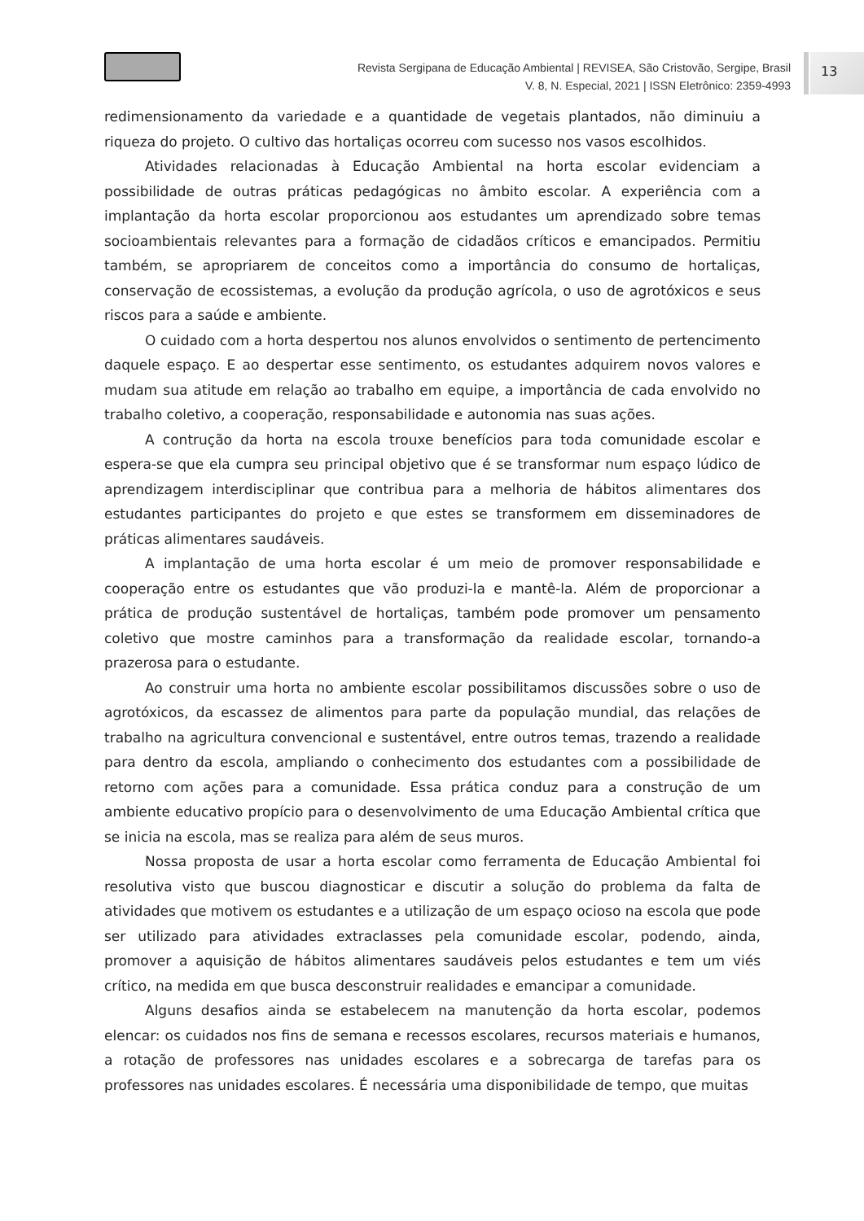Revista Sergipana de Educação Ambiental | REVISEA, São Cristovão, Sergipe, Brasil
V. 8, N. Especial, 2021 | ISSN Eletrônico: 2359-4993
13
redimensionamento da variedade e a quantidade de vegetais plantados, não diminuiu a riqueza do projeto. O cultivo das hortaliças ocorreu com sucesso nos vasos escolhidos.
Atividades relacionadas à Educação Ambiental na horta escolar evidenciam a possibilidade de outras práticas pedagógicas no âmbito escolar. A experiência com a implantação da horta escolar proporcionou aos estudantes um aprendizado sobre temas socioambientais relevantes para a formação de cidadãos críticos e emancipados. Permitiu também, se apropriarem de conceitos como a importância do consumo de hortaliças, conservação de ecossistemas, a evolução da produção agrícola, o uso de agrotóxicos e seus riscos para a saúde e ambiente.
O cuidado com a horta despertou nos alunos envolvidos o sentimento de pertencimento daquele espaço. E ao despertar esse sentimento, os estudantes adquirem novos valores e mudam sua atitude em relação ao trabalho em equipe, a importância de cada envolvido no trabalho coletivo, a cooperação, responsabilidade e autonomia nas suas ações.
A contrução da horta na escola trouxe benefícios para toda comunidade escolar e espera-se que ela cumpra seu principal objetivo que é se transformar num espaço lúdico de aprendizagem interdisciplinar que contribua para a melhoria de hábitos alimentares dos estudantes participantes do projeto e que estes se transformem em disseminadores de práticas alimentares saudáveis.
A implantação de uma horta escolar é um meio de promover responsabilidade e cooperação entre os estudantes que vão produzi-la e mantê-la. Além de proporcionar a prática de produção sustentável de hortaliças, também pode promover um pensamento coletivo que mostre caminhos para a transformação da realidade escolar, tornando-a prazerosa para o estudante.
Ao construir uma horta no ambiente escolar possibilitamos discussões sobre o uso de agrotóxicos, da escassez de alimentos para parte da população mundial, das relações de trabalho na agricultura convencional e sustentável, entre outros temas, trazendo a realidade para dentro da escola, ampliando o conhecimento dos estudantes com a possibilidade de retorno com ações para a comunidade. Essa prática conduz para a construção de um ambiente educativo propício para o desenvolvimento de uma Educação Ambiental crítica que se inicia na escola, mas se realiza para além de seus muros.
Nossa proposta de usar a horta escolar como ferramenta de Educação Ambiental foi resolutiva visto que buscou diagnosticar e discutir a solução do problema da falta de atividades que motivem os estudantes e a utilização de um espaço ocioso na escola que pode ser utilizado para atividades extraclasses pela comunidade escolar, podendo, ainda, promover a aquisição de hábitos alimentares saudáveis pelos estudantes e tem um viés crítico, na medida em que busca desconstruir realidades e emancipar a comunidade.
Alguns desafios ainda se estabelecem na manutenção da horta escolar, podemos elencar: os cuidados nos fins de semana e recessos escolares, recursos materiais e humanos, a rotação de professores nas unidades escolares e a sobrecarga de tarefas para os professores nas unidades escolares. É necessária uma disponibilidade de tempo, que muitas